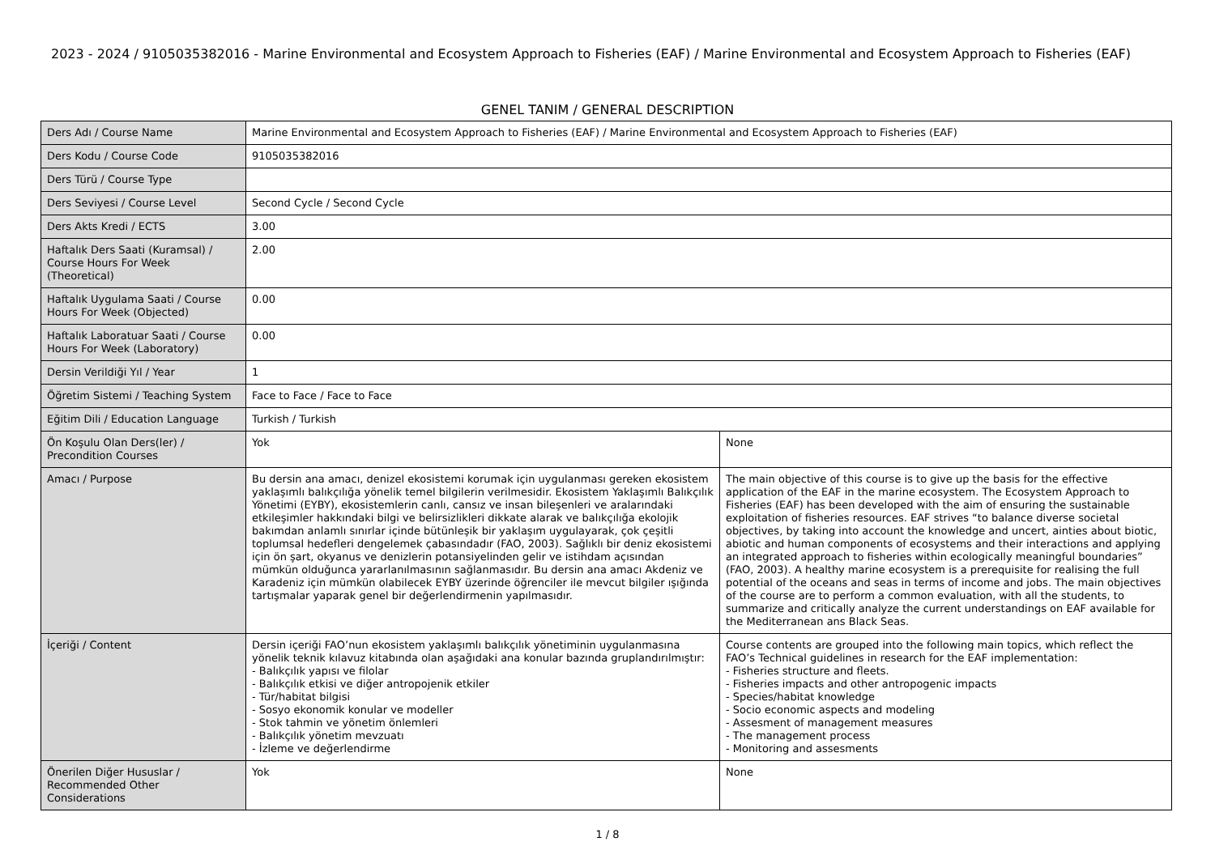2023 - 2024 / 9105035382016 - Marine Environmental and Ecosystem Approach to Fisheries (EAF) / Marine Environmental and Ecosystem Approach to Fisheries (EAF)
GENEL TANIM / GENERAL DESCRIPTION
| Ders Adı / Course Name | Marine Environmental and Ecosystem Approach to Fisheries (EAF) / Marine Environmental and Ecosystem Approach to Fisheries (EAF) | |
| Ders Kodu / Course Code | 9105035382016 | |
| Ders Türü / Course Type | | |
| Ders Seviyesi / Course Level | Second Cycle / Second Cycle | |
| Ders Akts Kredi / ECTS | 3.00 | |
| Haftalık Ders Saati (Kuramsal) / Course Hours For Week (Theoretical) | 2.00 | |
| Haftalık Uygulama Saati / Course Hours For Week (Objected) | 0.00 | |
| Haftalık Laboratuar Saati / Course Hours For Week (Laboratory) | 0.00 | |
| Dersin Verildiği Yıl / Year | 1 | |
| Öğretim Sistemi / Teaching System | Face to Face / Face to Face | |
| Eğitim Dili / Education Language | Turkish / Turkish | |
| Ön Koşulu Olan Ders(ler) / Precondition Courses | Yok | None |
| Amacı / Purpose | Bu dersin ana amacı, denizel ekosistemi korumak için uygulanması gereken ekosistem yaklaşımlı balıkçılığa yönelik temel bilgilerin verilmesidir. Ekosistem Yaklaşımlı Balıkçılık Yönetimi (EYBY), ekosistemlerin canlı, cansız ve insan bileşenleri ve aralarındaki etkileşimler hakkındaki bilgi ve belirsizlikleri dikkate alarak ve balıkçılığa ekolojik bakımdan anlamlı sınırlar içinde bütünleşik bir yaklaşım uygulayarak, çok çeşitli toplumsal hedefleri dengelemek çabasındadır (FAO, 2003). Sağlıklı bir deniz ekosistemi için ön şart, okyanus ve denizlerin potansiyelinden gelir ve istihdam açısından mümkün olduğunca yararlanılmasının sağlanmasıdır. Bu dersin ana amacı Akdeniz ve Karadeniz için mümkün olabilecek EYBY üzerinde öğrenciler ile mevcut bilgiler ışığında tartışmalar yaparak genel bir değerlendirmenin yapılmasıdır. | The main objective of this course is to give up the basis for the effective application of the EAF in the marine ecosystem. The Ecosystem Approach to Fisheries (EAF) has been developed with the aim of ensuring the sustainable exploitation of fisheries resources. EAF strives “to balance diverse societal objectives, by taking into account the knowledge and uncert, ainties about biotic, abiotic and human components of ecosystems and their interactions and applying an integrated approach to fisheries within ecologically meaningful boundaries” (FAO, 2003). A healthy marine ecosystem is a prerequisite for realising the full potential of the oceans and seas in terms of income and jobs. The main objectives of the course are to perform a common evaluation, with all the students, to summarize and critically analyze the current understandings on EAF available for the Mediterranean ans Black Seas. |
| İçeriği / Content | Dersin içeriği FAO’nun ekosistem yaklaşımlı balıkçılık yönetiminin uygulanmasına yönelik teknik kılavuz kitabında olan aşağıdaki ana konular bazında gruplandırılmıştır: - Balıkçılık yapısı ve filolar - Balıkçılık etkisi ve diğer antropojenik etkiler - Tür/habitat bilgisi - Sosyo ekonomik konular ve modeller - Stok tahmin ve yönetim önlemleri - Balıkçılık yönetim mevzuatı - İzleme ve değerlendirme | Course contents are grouped into the following main topics, which reflect the FAO’s Technical guidelines in research for the EAF implementation: - Fisheries structure and fleets. - Fisheries impacts and other antropogenic impacts - Species/habitat knowledge - Socio economic aspects and modeling - Assesment of management measures - The management process - Monitoring and assesments |
| Önerilen Diğer Hususlar / Recommended Other Considerations | Yok | None |
1 / 8